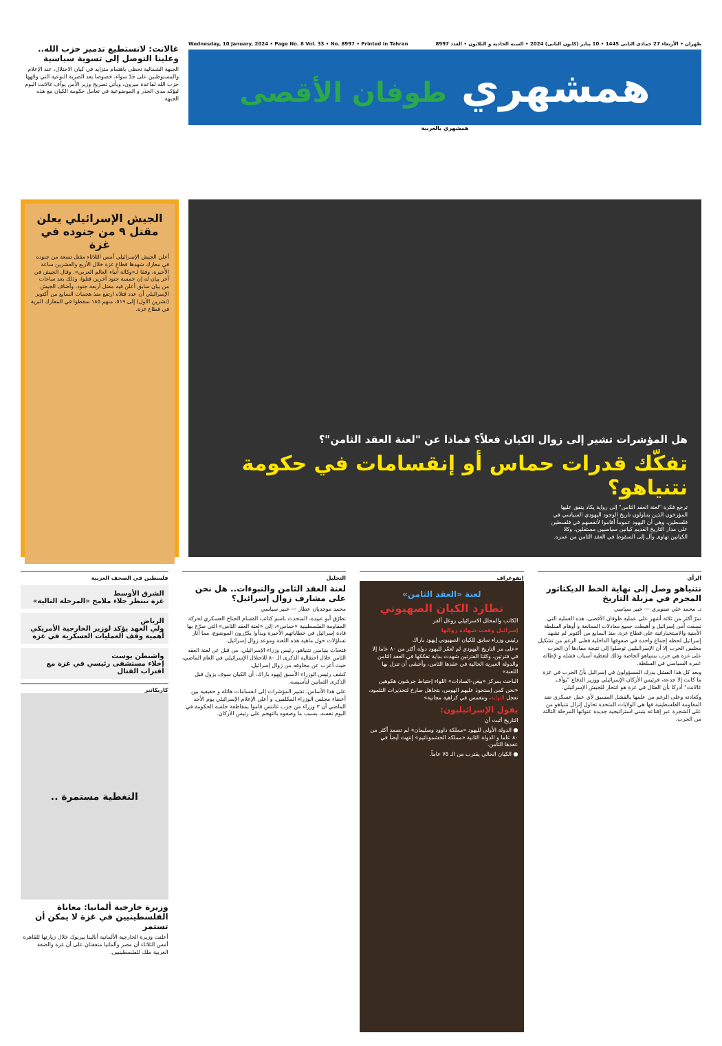طهران • الأربعاء 27 جمادى الثانى 1445 • 10 يناير (كانون الثانى) 2024 • السنة الحادية و الثلاثون • العدد 8997 Wednesday, 10 January, 2024 • Page No. 8 Vol. 33 • No. 8997 • Printed in Tehran
همشهري طوفان الأقصى
همشهري بالعربية
غالانت: لانستطيع تدمير حزب الله.. وعلينا التوصل إلى تسوية سياسية
الجبهة الشمالية تحظى باهتمام متزايد في كيان الاحتلال، عند الإعلام والمستوطنين على حدّ سواء، خصوصا بعد الضربة النوعية التي وجّهها حزب الله لقاعدة ميرون، ويأتي تصريح وزير الأمن يوآف غالانت اليوم ليؤكد مدى الحذر و الموضوعية في تعامل حكومة الكيان مع هذه الجبهة.
الجيش الإسرائيلي يعلن مقتل ٩ من جنوده في غزة
أعلن الجيش الإسرائيلي أمس الثلاثاء مقتل تسعة من جنوده في معارك شهدها قطاع غزة خلال الأربع والعشرين ساعة الأخيرة، وفقا لـ«وكالة أنباء العالم العربي». وقال الجيش في آخر بيان له إن خمسة جنود آخرين قتلوا، وذلك بعد ساعات من بيان سابق أعلن فيه مقتل أربعة جنود. وأضاف الجيش الإسرائيلي أن عدد قتلاه ارتفع منذ هجمات السابع من أكتوبر (تشرين الأول) إلى ٥١٩، منهم ١٨٥ سقطوا في المعارك البرية في قطاع غزة.
هل المؤشرات تشير إلى زوال الكيان فعلاً؟ فماذا عن "لعنة العقد الثامن"؟
تفكّك قدرات حماس أو إنقسامات في حكومة نتنياهو؟
ترجع فكرة "لعنة العقد الثامن" إلى رواية يكاد يتفق عليها المؤرخون الذين يتناولون تاريخ الوجود اليهودي السياسي في فلسطين، وهي أن اليهود عموماً أقاموا لأنفسهم في فلسطين على مدار التاريخ القديم كيانين سياسيين مستقلين، وكلا الكيانين تهاوى وآل إلى السقوط في العقد الثامن من عمره.
الرأي
نتنياهو وصل إلى نهاية الخط الديكتاتور المجرم في مزبلة التاريخ
د. محمد علي صنوبري — خبير سياسي
تمرّ أكثر من ثلاثة أشهر على عملية طوفان الأقصى، هذه العملية التي نسفت أمن إسرائيل و أهبطت جميع معادلات الممانعة و أوهام السلطة الأمنية والاستخباراتية على قطاع غزة. منذ السابع من أكتوبر لم تشهد إسرائيل لحظة إجماع واحدة في صفوفها الداخلية فعلى الرغم من تشكيل مجلس الحرب إلا أن الإسرائيليين توصلوا إلى نتيجة مفادها أن الحرب على غزة هي حرب بنتنياهو الخاصة وذلك لتغطية أسباب فشله و لإطالة عمره السياسي في السلطة.
وبعد كل هذا الفشل يدرك المسؤولون في إسرائيل بأنّ الحرب في غزة ما كانت إلا خدعة، فرئيس الأركان الإسرائيلي ووزير الدفاع "يوآف غالانت" أدركا بأن القتال في غزة هو انتحار للجيش الإسرائيلي.
وكعادته وعلى الرغم من علمها بالفشل المسبق لأي عمل عسكري ضد المقاومة الفلسطينية فها هي الولايات المتحدة تحاول إنزال نتنياهو من على الشجرة عبر إقناعه بتبني استراتيجية جديدة عنوانها المرحلة الثالثة من الحرب.
إنفوغراف
لعنة «العقد الثامن»
تطارد الكيان الصهيوني
الكاتب والمحلل الاسرائيلي روغل ألفر
إسرائيل وقعت شهادة زوالها
رئيس وزراء سابق للكيان الصهيوني إيهود باراك
«على مر التاريخ اليهودي لم تُعمّر لليهود دولة أكثر من ٨٠ عاما إلا في فترتين، وكلتا الفترتين شهدت بداية تفككها في العقد الثامن والدولة العبرية الحالية في عقدها الثامن، وأخشى أن تنزل بها اللعنة»
الباحث بمركز «بيغن-السادات» اللواء إحتياط جرشون هكوهين
«نحن كمن إستحوذ عليهم الهوس، بتجاهل صارخ لتحذيرات التلمود، نعجل النهاية، وننغمس في كراهية مجانية»
يقول الإسرائيليون:
التاريخ أثبت أن
● الدولة الأولى لليهود «مملكة داوود وسليمان» لم تصمد أكثر من ٨٠ عاما و الدولة الثانية «مملكة الحشمونائيم» إنتهت أيضاً في عقدها الثامن.
● الكيان الحالي يقترب من الـ ٧٥ عاماً.
التحليل
لعنة العقد الثامن والنبوءات.. هل نحن على مشارف زوال إسرائيل؟
محمد موحديان عطار — خبير سياسي
تطرّق أبو عبيدة، المتحدث باسم كتائب القسام الجناح العسكري لحركة المقاومة الفلسطينية «حماس»، إلى «لعنة العقد الثامن» التي صرّح بها قادة إسرائيل في خطاباتهم الأخيرة وبدأوا يكرّرون الموضوع، مما أثار تساؤلات حول ماهية هذه اللعنة وموعد زوال إسرائيل.
فتحدّث بنيامين نتنياهو، رئيس وزراء الإسرائيلي، من قبل عن لعنة العقد الثامن خلال احتفالية الذكرى الـ ٨٠ للاحتلال الإسرائيلي في العام الماضي، حيث أعرب عن مخاوفه من زوال إسرائيل.
كشف رئيس الوزراء الأسبق إيهود باراك، أن الكيان سوف يزول قبل الذكرى الثمانين لتأسيسه.
على هذا الأساس، تشير المؤشرات إلى انقسامات هائلة و حقيقية بين أعضاء مجلس الوزراء المكلفين. و أعلن الإعلام الإسرائيلي يوم الأحد الماضي أن ٣ وزراء من حزب غانتس قاموا بمقاطعة جلسة الحكومة في اليوم نفسه، بسبب ما وصفوه بالتهجم على رئيس الأركان.
فلسطين في الصحف العربية
الشرق الأوسط
غزة تنتظر جلاء ملامح «المرحلة التالية»
الرياض
ولي العهد يؤكد لوزير الخارجية الأمريكي أهمية وقف العمليات العسكرية في غزة
واشنطن بوست
إخلاء مستشفى رئيسي في غزة مع اقتراب القتال
كاريكاتير
التغطية مستمرة ..
وزيرة خارجية ألمانيا: معاناة الفلسطينيين في غزة لا يمكن أن تستمر
أعلنت وزيرة الخارجية الألمانية أنالينا بيربوك خلال زيارتها للقاهرة أمس الثلاثاء أن مصر وألمانيا متفقتان على أن غزة والضفة الغربية ملك للفلسطينيين.